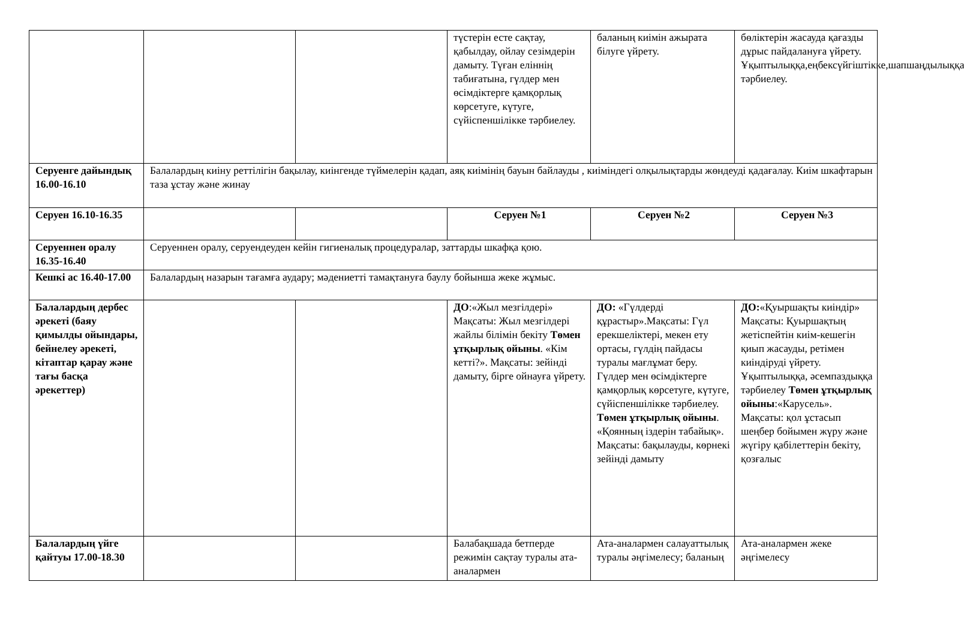| | | | түстерін есте сақтау, қабылдау, ойлау сезімдерін дамыту. Түған еліннің табиғатына, гүлдер мен өсімдіктерге қамқорлық көрсетуге, күтуге, сүйіспеншілікке тәрбиелеу. | баланың киімін ажырата білуге үйрету. | бөліктерін жасауда қағазды дұрыс пайдалануға үйрету. Ұқыптылыққа,еңбексүйгіштікке,шапшаңдылыққа тәрбиелеу. |
| Серуенге дайындық 16.00-16.10 | Балалардың киіну реттілігін бақылау, киінгенде түймелерін қадап, аяқ киімінің бауын байлауды , киіміндегі олқылықтарды жөндеуді қадағалау. Киім шкафтарын таза ұстау және жинау | | | | |
| Серуен 16.10-16.35 | | | Серуен №1 | Серуен №2 | Серуен №3 |
| Серуеннен оралу 16.35-16.40 | Серуеннен оралу, серуендеуден кейін гигиеналық процедуралар, заттарды шкафқа қою. | | | | |
| Кешкі ас 16.40-17.00 | Балалардың назарын тағамға аудару; мәдениетті тамақтануға баулу бойынша жеке жұмыс. | | | | |
| Балалардың дербес әрекеті (баяу қимылды ойындары, бейнелеу әрекеті, кітаптар қарау және тағы басқа әрекеттер) | | | ДО :«Жыл мезгілдері» Мақсаты: Жыл мезгілдері жайлы білімін бекіту Төмен ұтқырлық ойыны . «Кім кетті?». Мақсаты: зейінді дамыту, бірге ойнауға үйрету. | ДО: «Гүлдерді құрастыр».Мақсаты: Гүл ерекшеліктері, мекен ету ортасы, гүлдің пайдасы туралы мағлұмат беру. Гүлдер мен өсімдіктерге қамқорлық көрсетуге, күтуге, сүйіспеншілікке тәрбиелеу. Төмен ұтқырлық ойыны . «Қоянның іздерін табайық». Мақсаты: бақылауды, көрнекі зейінді дамыту | ДО: «Қуыршақты киіндір» Мақсаты: Қуыршақтың жетіспейтін киім-кешегін қиып жасауды, ретімен киіндіруді үйрету. Ұқыптылыққа, әсемпаздыққа тәрбиелеу Төмен ұтқырлық ойыны :«Карусель». Мақсаты: қол ұстасып шеңбер бойымен жүру және жүгіру қабілеттерін бекіту, қозғалыс |
| Балалардың үйге қайтуы 17.00-18.30 | | | Балабақшада бетперде режимін сақтау туралы ата-аналармен | Ата-аналармен салауаттылық туралы әңгімелесу; баланың | Ата-аналармен жеке әңгімелесу |